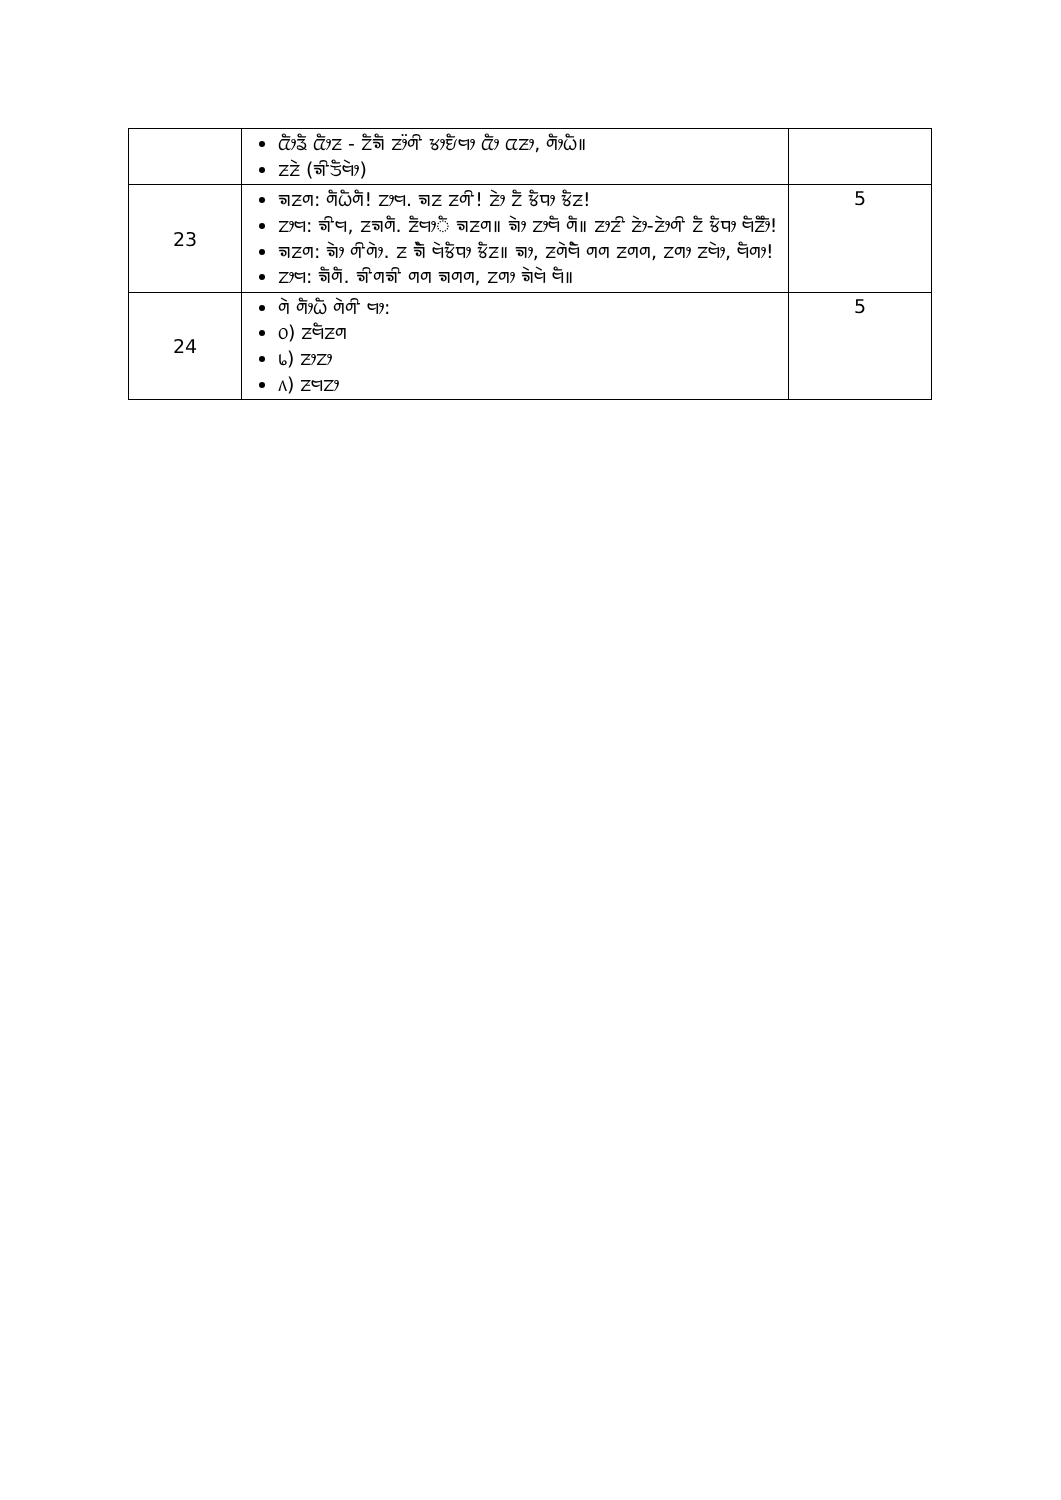| | ᤂᤥᤕᤠ ᤂᤥᤏ - ᤁᤠᤈᤠ ᤏᤣ᤺ᤛᤡ ᤃᤣᤎᤠᤗᤣ ᤂᤥ ᤂᤏᤣ, ᤛᤥᤐᤠ॥ ᤏᤏᤧ (ᤈᤡᤍᤠᤗᤧᤣ) | |
| 23 | ᤈᤏᤛ: ᤛᤠᤐᤠᤛᤠ! ᤁᤣᤗ. ᤈᤏ ᤏᤛᤡ! ᤏᤧᤣ ᤁᤠ ᤃᤠᤄᤣ ᤃᤠᤏ! ᤁᤣᤗ: ᤈᤡᤗ, ᤏᤈᤛᤠ. ᤏᤠᤗᤣᤠ ᤈᤏᤛ॥ ᤈᤧᤣ ᤁᤣᤗᤠ ᤛᤠ॥ ᤏᤣᤏᤡ ᤏᤧᤣ-ᤏᤧᤣᤛᤡ ᤁᤠ ᤃᤠᤄᤣ ᤗᤠᤏᤥᤠ! ᤈᤏᤛ: ᤈᤧᤣ ᤛᤡᤛᤧᤣ. ᤏ ᤈᤧᤠ ᤗᤧᤃᤠᤄᤣ ᤃᤠᤏ॥ ᤈᤣ, ᤏᤛᤧᤗᤧᤠ ᤛᤛ ᤏᤛᤛ, ᤁᤛᤣ ᤏᤗᤧᤣ, ᤗᤠᤛᤣ! ᤁᤣᤗ: ᤈᤠᤛᤠ. ᤈᤡᤛᤈᤡ ᤛᤛ ᤈᤛᤛ, ᤁᤛᤣ ᤈᤧᤗᤧ ᤗᤠ॥ | 5 |
| 24 | ᤛᤧ ᤛᤥᤐᤠ ᤛᤧᤛᤡ ᤗᤣ: ᥆) ᤏᤗᤠᤏᤛ ᥇) ᤏᤣᤁᤣ ᥈) ᤏᤗᤁᤣ | 5 |